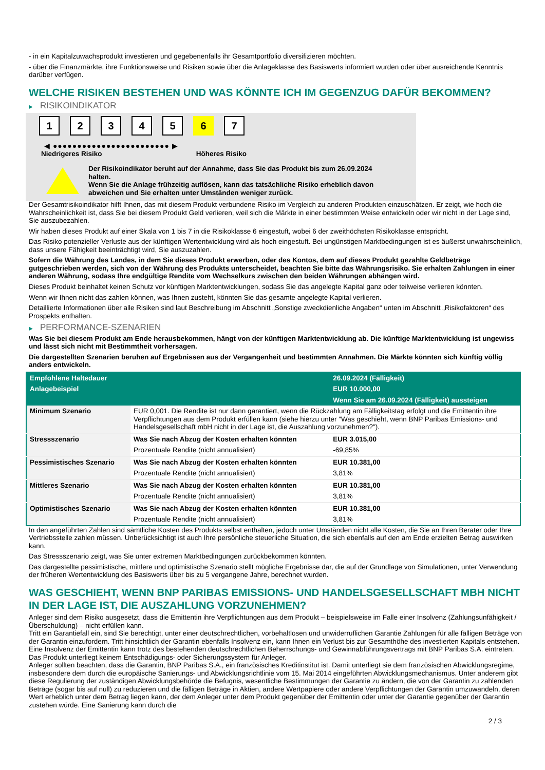- in ein Kapitalzuwachsprodukt investieren und gegebenenfalls ihr Gesamtportfolio diversifizieren möchten.
- über die Finanzmärkte, ihre Funktionsweise und Risiken sowie über die Anlageklasse des Basiswerts informiert wurden oder über ausreichende Kenntnis darüber verfügen.
WELCHE RISIKEN BESTEHEN UND WAS KÖNNTE ICH IM GEGENZUG DAFÜR BEKOMMEN?
▶ RISIKOINDIKATOR
1 2 3 4 5 6 7
◀ ●●●●●●●●●●●●●●●●●●●●●●●● ▶
Niedrigeres Risiko Höheres Risiko
Der Risikoindikator beruht auf der Annahme, dass Sie das Produkt bis zum 26.09.2024 halten.
Wenn Sie die Anlage frühzeitig auflösen, kann das tatsächliche Risiko erheblich davon abweichen und Sie erhalten unter Umständen weniger zurück.
Der Gesamtrisikoindikator hilft Ihnen, das mit diesem Produkt verbundene Risiko im Vergleich zu anderen Produkten einzuschätzen. Er zeigt, wie hoch die Wahrscheinlichkeit ist, dass Sie bei diesem Produkt Geld verlieren, weil sich die Märkte in einer bestimmten Weise entwickeln oder wir nicht in der Lage sind, Sie auszubezahlen.
Wir haben dieses Produkt auf einer Skala von 1 bis 7 in die Risikoklasse 6 eingestuft, wobei 6 der zweithöchsten Risikoklasse entspricht.
Das Risiko potenzieller Verluste aus der künftigen Wertentwicklung wird als hoch eingestuft. Bei ungünstigen Marktbedingungen ist es äußerst unwahrscheinlich, dass unsere Fähigkeit beeinträchtigt wird, Sie auszuzahlen.
Sofern die Währung des Landes, in dem Sie dieses Produkt erwerben, oder des Kontos, dem auf dieses Produkt gezahlte Geldbeträge gutgeschrieben werden, sich von der Währung des Produkts unterscheidet, beachten Sie bitte das Währungsrisiko. Sie erhalten Zahlungen in einer anderen Währung, sodass Ihre endgültige Rendite vom Wechselkurs zwischen den beiden Währungen abhängen wird.
Dieses Produkt beinhaltet keinen Schutz vor künftigen Marktentwicklungen, sodass Sie das angelegte Kapital ganz oder teilweise verlieren könnten.
Wenn wir Ihnen nicht das zahlen können, was Ihnen zusteht, könnten Sie das gesamte angelegte Kapital verlieren.
Detaillierte Informationen über alle Risiken sind laut Beschreibung im Abschnitt „Sonstige zweckdienliche Angaben“ unten im Abschnitt „Risikofaktoren“ des Prospekts enthalten.
▶ PERFORMANCE-SZENARIEN
Was Sie bei diesem Produkt am Ende herausbekommen, hängt von der künftigen Marktentwicklung ab. Die künftige Marktentwicklung ist ungewiss und lässt sich nicht mit Bestimmtheit vorhersagen.
Die dargestellten Szenarien beruhen auf Ergebnissen aus der Vergangenheit und bestimmten Annahmen. Die Märkte könnten sich künftig völlig anders entwickeln.
| Empfohlene Haltedauer | | 26.09.2024 (Fälligkeit) |
| --- | --- | --- |
| Anlagebeispiel | | EUR 10.000,00 |
| | | Wenn Sie am 26.09.2024 (Fälligkeit) aussteigen |
| Minimum Szenario | EUR 0,001. Die Rendite ist nur dann garantiert, wenn die Rückzahlung am Fälligkeitstag erfolgt und die Emittentin ihre Verpflichtungen aus dem Produkt erfüllen kann (siehe hierzu unter "Was geschieht, wenn BNP Paribas Emissions- und Handelsgesellschaft mbH nicht in der Lage ist, die Auszahlung vorzunehmen?"). | |
| Stressszenario | Was Sie nach Abzug der Kosten erhalten könnten | EUR 3.015,00 |
| | Prozentuale Rendite (nicht annualisiert) | -69,85% |
| Pessimistisches Szenario | Was Sie nach Abzug der Kosten erhalten könnten | EUR 10.381,00 |
| | Prozentuale Rendite (nicht annualisiert) | 3,81% |
| Mittleres Szenario | Was Sie nach Abzug der Kosten erhalten könnten | EUR 10.381,00 |
| | Prozentuale Rendite (nicht annualisiert) | 3,81% |
| Optimistisches Szenario | Was Sie nach Abzug der Kosten erhalten könnten | EUR 10.381,00 |
| | Prozentuale Rendite (nicht annualisiert) | 3,81% |
In den angeführten Zahlen sind sämtliche Kosten des Produkts selbst enthalten, jedoch unter Umständen nicht alle Kosten, die Sie an Ihren Berater oder Ihre Vertriebsstelle zahlen müssen. Unberücksichtigt ist auch Ihre persönliche steuerliche Situation, die sich ebenfalls auf den am Ende erzielten Betrag auswirken kann.
Das Stressszenario zeigt, was Sie unter extremen Marktbedingungen zurückbekommen könnten.
Das dargestellte pessimistische, mittlere und optimistische Szenario stellt mögliche Ergebnisse dar, die auf der Grundlage von Simulationen, unter Verwendung der früheren Wertentwicklung des Basiswerts über bis zu 5 vergangene Jahre, berechnet wurden.
WAS GESCHIEHT, WENN BNP PARIBAS EMISSIONS- UND HANDELSGESELLSCHAFT MBH NICHT IN DER LAGE IST, DIE AUSZAHLUNG VORZUNEHMEN?
Anleger sind dem Risiko ausgesetzt, dass die Emittentin ihre Verpflichtungen aus dem Produkt – beispielsweise im Falle einer Insolvenz (Zahlungsunfähigkeit / Überschuldung) – nicht erfüllen kann.
Tritt ein Garantiefall ein, sind Sie berechtigt, unter einer deutschrechtlichen, vorbehaltlosen und unwiderruflichen Garantie Zahlungen für alle fälligen Beträge von der Garantin einzufordern. Tritt hinsichtlich der Garantin ebenfalls Insolvenz ein, kann Ihnen ein Verlust bis zur Gesamthöhe des investierten Kapitals entstehen. Eine Insolvenz der Emittentin kann trotz des bestehenden deutschrechtlichen Beherrschungs- und Gewinnabführungsvertrags mit BNP Paribas S.A. eintreten.
Das Produkt unterliegt keinem Entschädigungs- oder Sicherungssystem für Anleger.
Anleger sollten beachten, dass die Garantin, BNP Paribas S.A., ein französisches Kreditinstitut ist. Damit unterliegt sie dem französischen Abwicklungsregime, insbesondere dem durch die europäische Sanierungs- und Abwicklungsrichtlinie vom 15. Mai 2014 eingeführten Abwicklungsmechanismus. Unter anderem gibt diese Regulierung der zuständigen Abwicklungsbehörde die Befugnis, wesentliche Bestimmungen der Garantie zu ändern, die von der Garantin zu zahlenden Beträge (sogar bis auf null) zu reduzieren und die fälligen Beträge in Aktien, andere Wertpapiere oder andere Verpflichtungen der Garantin umzuwandeln, deren Wert erheblich unter dem Betrag liegen kann, der dem Anleger unter dem Produkt gegenüber der Emittentin oder unter der Garantie gegenüber der Garantin zustehen würde. Eine Sanierung kann durch die
2 / 3